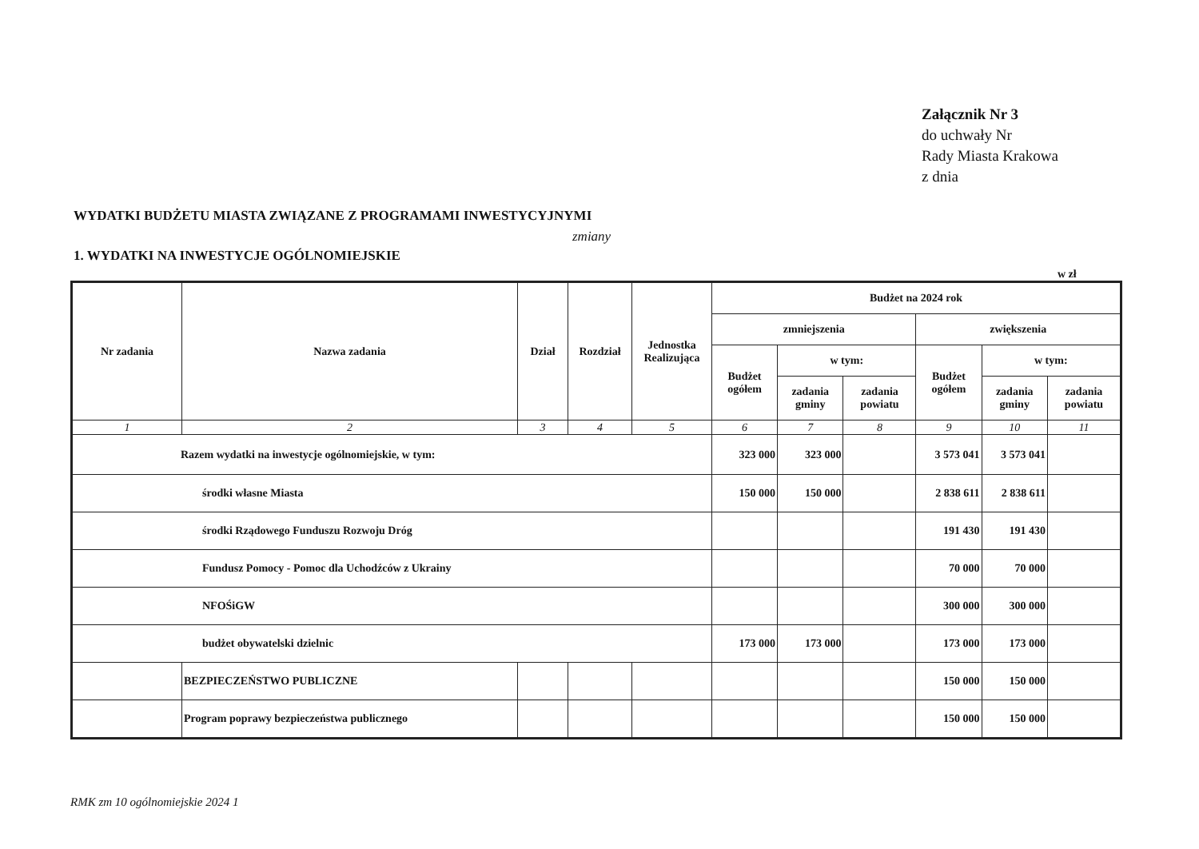Załącznik Nr 3
do uchwały Nr
Rady Miasta Krakowa
z dnia
WYDATKI BUDŻETU MIASTA ZWIĄZANE Z PROGRAMAMI INWESTYCYJNYMI
zmiany
1. WYDATKI NA INWESTYCJE OGÓLNOMIEJSKIE
w zł
| Nr zadania | Nazwa zadania | Dział | Rozdział | Jednostka Realizująca | Budżet na 2024 rok | | | | | |
| --- | --- | --- | --- | --- | --- | --- | --- | --- | --- | --- |
| | | | | | zmniejszenia | | | zwiększenia | | |
| | | | | | Budżet ogółem | w tym: | | Budżet ogółem | w tym: | |
| | | | | | | zadania gminy | zadania powiatu | | zadania gminy | zadania powiatu |
| 1 | 2 | 3 | 4 | 5 | 6 | 7 | 8 | 9 | 10 | 11 |
| Razem wydatki na inwestycje ogólnomiejskie, w tym: | | | | | 323 000 | 323 000 | | 3 573 041 | 3 573 041 | |
| środki własne Miasta | | | | | 150 000 | 150 000 | | 2 838 611 | 2 838 611 | |
| środki Rządowego Funduszu Rozwoju Dróg | | | | | | | | 191 430 | 191 430 | |
| Fundusz Pomocy - Pomoc dla Uchodźców z Ukrainy | | | | | | | | 70 000 | 70 000 | |
| NFOŚiGW | | | | | | | | 300 000 | 300 000 | |
| budżet obywatelski dzielnic | | | | | 173 000 | 173 000 | | 173 000 | 173 000 | |
| | BEZPIECZEŃSTWO PUBLICZNE | | | | | | | 150 000 | 150 000 | |
| | Program poprawy bezpieczeństwa publicznego | | | | | | | 150 000 | 150 000 | |
RMK zm 10 ogólnomiejskie 2024 1